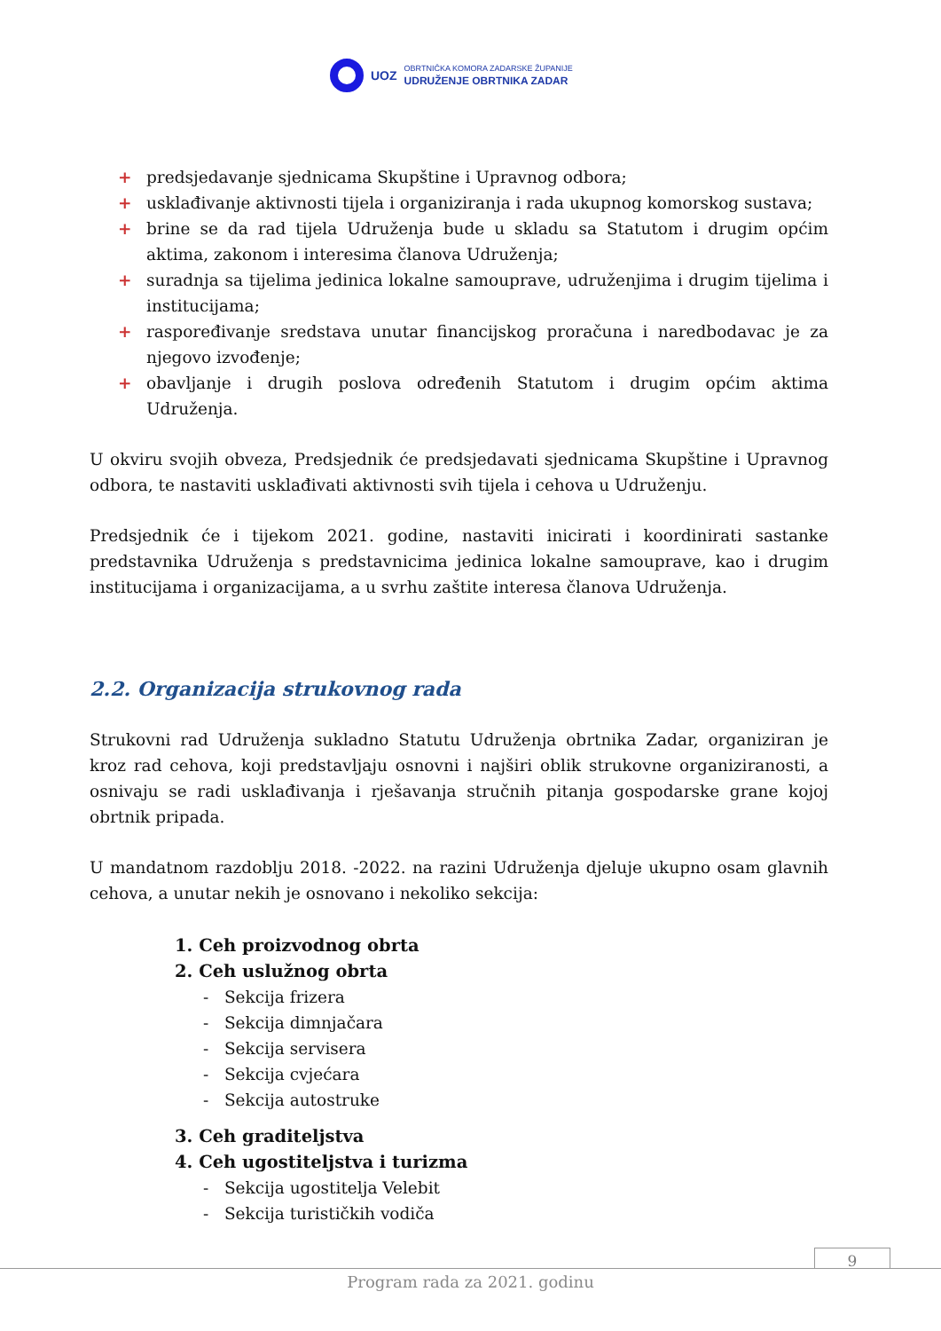UOZ
OBRTNIČKA KOMORA ZADARSKE ŽUPANIJE
UDRUŽENJE OBRTNIKA ZADAR
+ predsjedavanje sjednicama Skupštine i Upravnog odbora;
+ usklađivanje aktivnosti tijela i organiziranja i rada ukupnog komorskog sustava;
+ brine se da rad tijela Udruženja bude u skladu sa Statutom i drugim općim aktima, zakonom i interesima članova Udruženja;
+ suradnja sa tijelima jedinica lokalne samouprave, udruženjima i drugim tijelima i institucijama;
+ raspoređivanje sredstava unutar financijskog proračuna i naredbodavac je za njegovo izvođenje;
+ obavljanje i drugih poslova određenih Statutom i drugim općim aktima Udruženja.
U okviru svojih obveza, Predsjednik će predsjedavati sjednicama Skupštine i Upravnog odbora, te nastaviti usklađivati aktivnosti svih tijela i cehova u Udruženju.
Predsjednik će i tijekom 2021. godine, nastaviti inicirati i koordinirati sastanke predstavnika Udruženja s predstavnicima jedinica lokalne samouprave, kao i drugim institucijama i organizacijama, a u svrhu zaštite interesa članova Udruženja.
2.2. Organizacija strukovnog rada
Strukovni rad Udruženja sukladno Statutu Udruženja obrtnika Zadar, organiziran je kroz rad cehova, koji predstavljaju osnovni i najširi oblik strukovne organiziranosti, a osnivaju se radi usklađivanja i rješavanja stručnih pitanja gospodarske grane kojoj obrtnik pripada.
U mandatnom razdoblju 2018. -2022. na razini Udruženja djeluje ukupno osam glavnih cehova, a unutar nekih je osnovano i nekoliko sekcija:
1. Ceh proizvodnog obrta
2. Ceh uslužnog obrta
- Sekcija frizera
- Sekcija dimnjačara
- Sekcija servisera
- Sekcija cvjećara
- Sekcija autostruke
3. Ceh graditeljstva
4. Ceh ugostiteljstva i turizma
- Sekcija ugostitelja Velebit
- Sekcija turističkih vodiča
9
Program rada za 2021. godinu